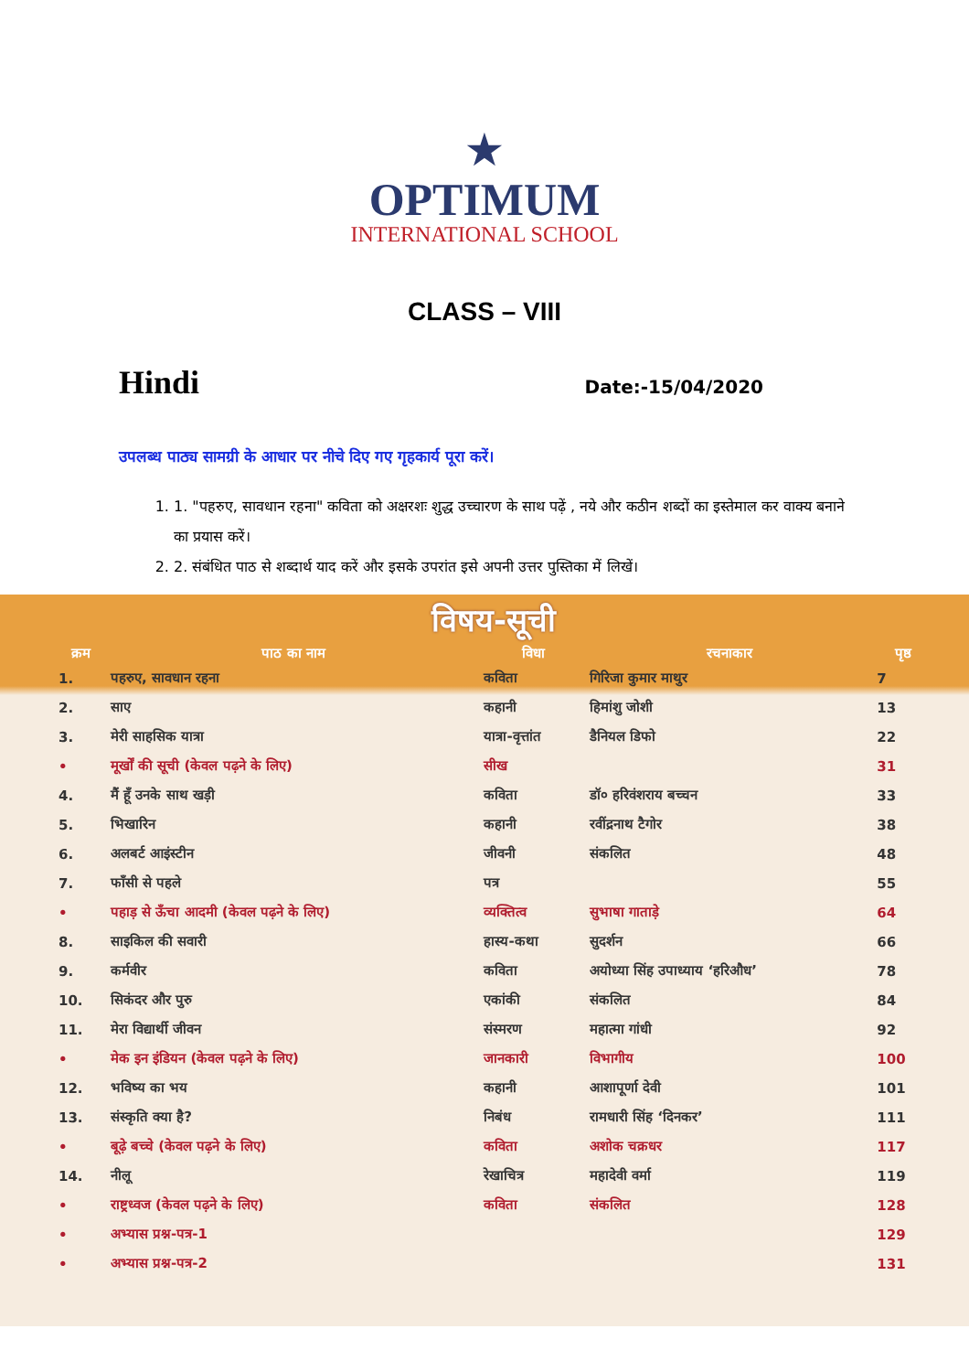★
OPTIMUM
INTERNATIONAL SCHOOL
CLASS – VIII
Hindi Date:-15/04/2020
उपलब्ध पाठ्य सामग्री के आधार पर नीचे दिए गए गृहकार्य पूरा करें।
1. 1. "पहरुए, सावधान रहना" कविता को अक्षरशः शुद्ध उच्चारण के साथ पढ़ें , नये और कठीन शब्दों का इस्तेमाल कर वाक्य बनाने का प्रयास करें।
2. 2. संबंधित पाठ से शब्दार्थ याद करें और इसके उपरांत इसे अपनी उत्तर पुस्तिका में लिखें।
विषय-सूची
| क्रम | पाठ का नाम | विधा | रचनाकार | पृष्ठ |
| --- | --- | --- | --- | --- |
| 1. | पहरुए, सावधान रहना | कविता | गिरिजा कुमार माथुर | 7 |
| 2. | साए | कहानी | हिमांशु जोशी | 13 |
| 3. | मेरी साहसिक यात्रा | यात्रा-वृत्तांत | डैनियल डिफो | 22 |
| • | मूर्खों की सूची (केवल पढ़ने के लिए) | सीख | | 31 |
| 4. | मैं हूँ उनके साथ खड़ी | कविता | डॉ० हरिवंशराय बच्चन | 33 |
| 5. | भिखारिन | कहानी | रवींद्रनाथ टैगोर | 38 |
| 6. | अलबर्ट आइंस्टीन | जीवनी | संकलित | 48 |
| 7. | फाँसी से पहले | पत्र | | 55 |
| • | पहाड़ से ऊँचा आदमी (केवल पढ़ने के लिए) | व्यक्तित्व | सुभाषा गाताड़े | 64 |
| 8. | साइकिल की सवारी | हास्य-कथा | सुदर्शन | 66 |
| 9. | कर्मवीर | कविता | अयोध्या सिंह उपाध्याय ‘हरिऔध’ | 78 |
| 10. | सिकंदर और पुरु | एकांकी | संकलित | 84 |
| 11. | मेरा विद्यार्थी जीवन | संस्मरण | महात्मा गांधी | 92 |
| • | मेक इन इंडियन (केवल पढ़ने के लिए) | जानकारी | विभागीय | 100 |
| 12. | भविष्य का भय | कहानी | आशापूर्णा देवी | 101 |
| 13. | संस्कृति क्या है? | निबंध | रामधारी सिंह ‘दिनकर’ | 111 |
| • | बूढ़े बच्चे (केवल पढ़ने के लिए) | कविता | अशोक चक्रधर | 117 |
| 14. | नीलू | रेखाचित्र | महादेवी वर्मा | 119 |
| • | राष्ट्रध्वज (केवल पढ़ने के लिए) | कविता | संकलित | 128 |
| • | अभ्यास प्रश्न-पत्र-1 | | | 129 |
| • | अभ्यास प्रश्न-पत्र-2 | | | 131 |